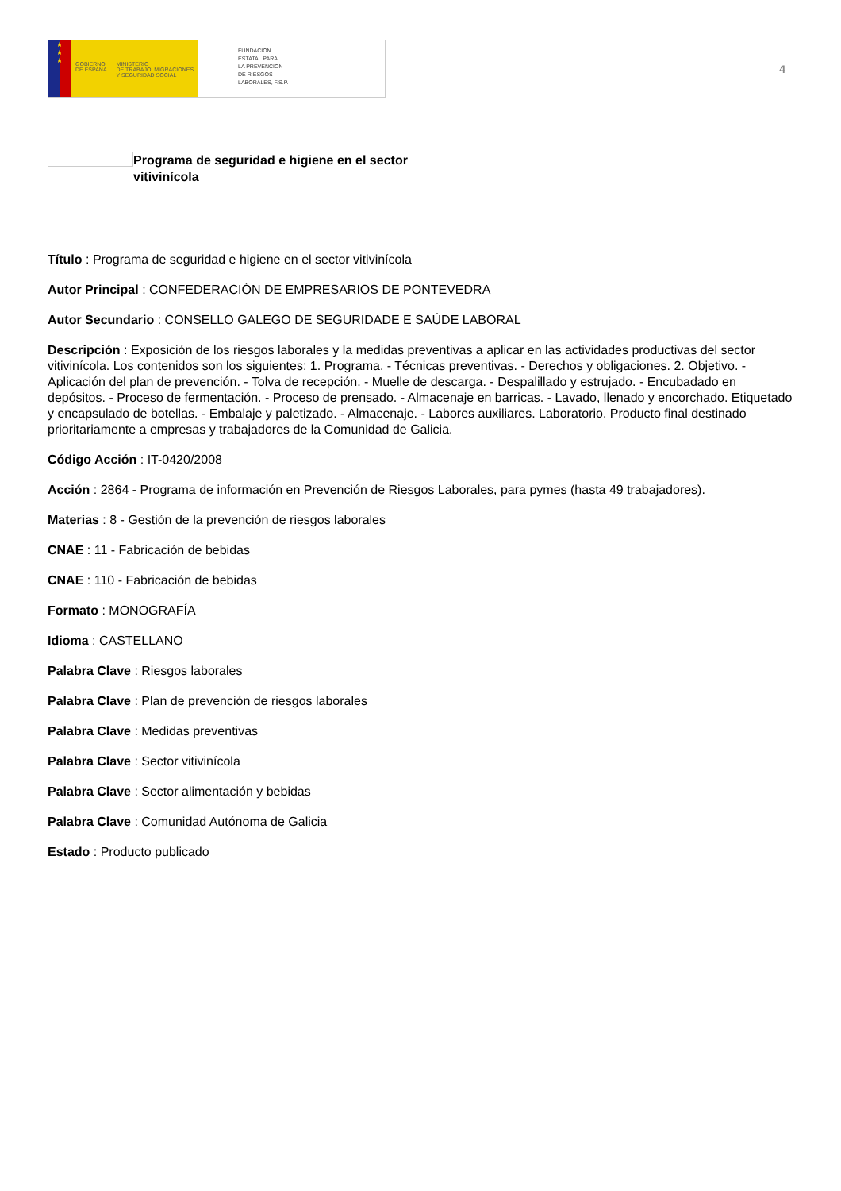★
★
★
GOBIERNO
DE ESPAÑA
MINISTERIO
DE TRABAJO, MIGRACIONES
Y SEGURIDAD SOCIAL
FUNDACIÓN
ESTATAL PARA
LA PREVENCIÓN
DE RIESGOS
LABORALES, F.S.P.
4
Programa de seguridad e higiene en el sector vitivinícola
Título : Programa de seguridad e higiene en el sector vitivinícola
Autor Principal : CONFEDERACIÓN DE EMPRESARIOS DE PONTEVEDRA
Autor Secundario : CONSELLO GALEGO DE SEGURIDADE E SAÚDE LABORAL
Descripción : Exposición de los riesgos laborales y la medidas preventivas a aplicar en las actividades productivas del sector vitivinícola. Los contenidos son los siguientes: 1. Programa. - Técnicas preventivas. - Derechos y obligaciones. 2. Objetivo. - Aplicación del plan de prevención. - Tolva de recepción. - Muelle de descarga. - Despalillado y estrujado. - Encubadado en depósitos. - Proceso de fermentación. - Proceso de prensado. - Almacenaje en barricas. - Lavado, llenado y encorchado. Etiquetado y encapsulado de botellas. - Embalaje y paletizado. - Almacenaje. - Labores auxiliares. Laboratorio. Producto final destinado prioritariamente a empresas y trabajadores de la Comunidad de Galicia.
Código Acción : IT-0420/2008
Acción : 2864 - Programa de información en Prevención de Riesgos Laborales, para pymes (hasta 49 trabajadores).
Materias : 8 - Gestión de la prevención de riesgos laborales
CNAE : 11 - Fabricación de bebidas
CNAE : 110 - Fabricación de bebidas
Formato : MONOGRAFÍA
Idioma : CASTELLANO
Palabra Clave : Riesgos laborales
Palabra Clave : Plan de prevención de riesgos laborales
Palabra Clave : Medidas preventivas
Palabra Clave : Sector vitivinícola
Palabra Clave : Sector alimentación y bebidas
Palabra Clave : Comunidad Autónoma de Galicia
Estado : Producto publicado